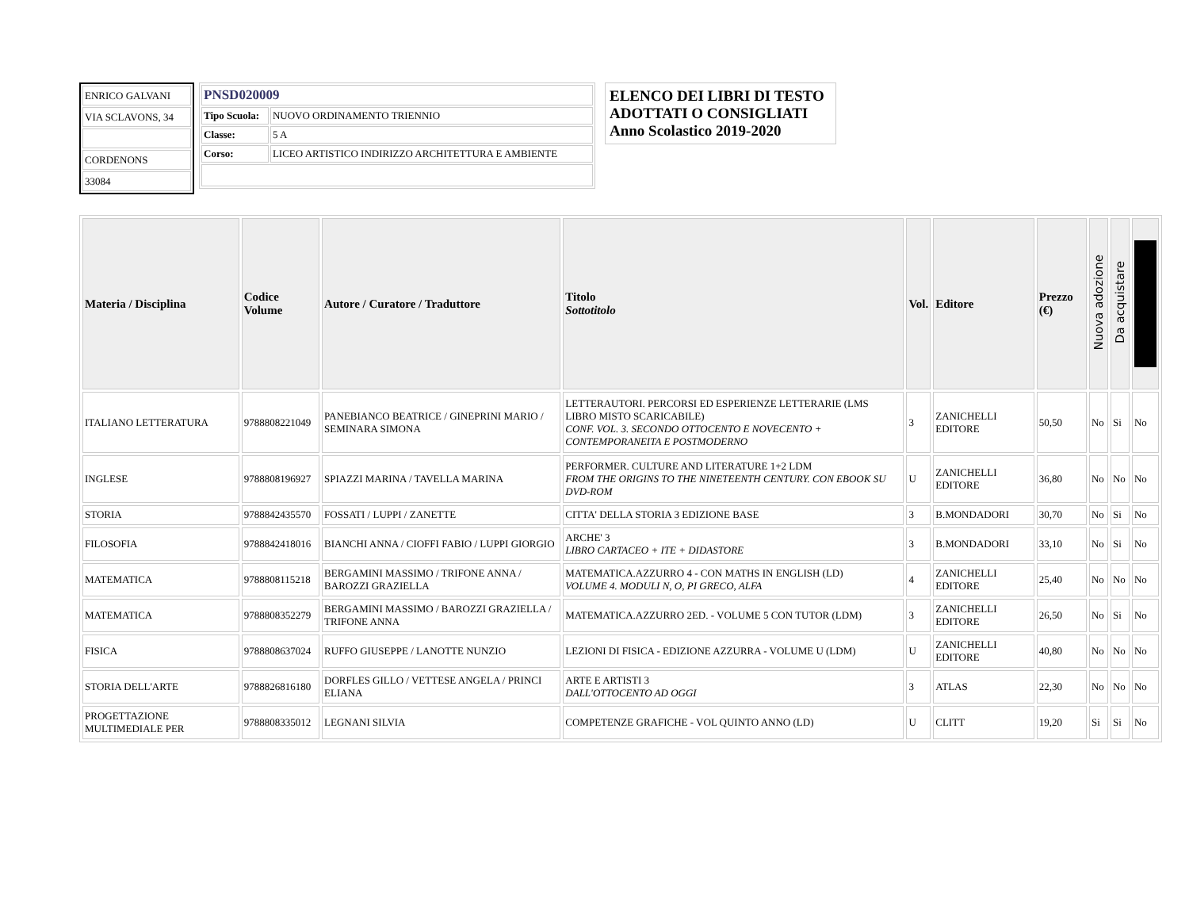| ENRICO GALVANI |
| VIA SCLAVONS, 34 |
| CORDENONS |
| 33084 |
| PNSD020009 | |
| Tipo Scuola: | NUOVO ORDINAMENTO TRIENNIO |
| Classe: | 5 A |
| Corso: | LICEO ARTISTICO INDIRIZZO ARCHITETTURA E AMBIENTE |
ELENCO DEI LIBRI DI TESTO ADOTTATI O CONSIGLIATI
Anno Scolastico 2019-2020
| Materia / Disciplina | Codice Volume | Autore / Curatore / Traduttore | Titolo Sottotitolo | Vol. | Editore | Prezzo (€) | Nuova adozione | Da acquistare | |
| --- | --- | --- | --- | --- | --- | --- | --- | --- | --- |
| ITALIANO LETTERATURA | 9788808221049 | PANEBIANCO BEATRICE / GINEPRINI MARIO / SEMINARA SIMONA | LETTERAUTORI. PERCORSI ED ESPERIENZE LETTERARIE (LMS LIBRO MISTO SCARICABILE) CONF. VOL. 3. SECONDO OTTOCENTO E NOVECENTO + CONTEMPORANEITA E POSTMODERNO | 3 | ZANICHELLI EDITORE | 50,50 | No | Si | No |
| INGLESE | 9788808196927 | SPIAZZI MARINA / TAVELLA MARINA | PERFORMER. CULTURE AND LITERATURE 1+2 LDM FROM THE ORIGINS TO THE NINETEENTH CENTURY. CON EBOOK SU DVD-ROM | U | ZANICHELLI EDITORE | 36,80 | No | No | No |
| STORIA | 9788842435570 | FOSSATI / LUPPI / ZANETTE | CITTA' DELLA STORIA 3 EDIZIONE BASE | 3 | B.MONDADORI | 30,70 | No | Si | No |
| FILOSOFIA | 9788842418016 | BIANCHI ANNA / CIOFFI FABIO / LUPPI GIORGIO | ARCHE' 3 LIBRO CARTACEO + ITE + DIDASTORE | 3 | B.MONDADORI | 33,10 | No | Si | No |
| MATEMATICA | 9788808115218 | BERGAMINI MASSIMO / TRIFONE ANNA / BAROZZI GRAZIELLA | MATEMATICA.AZZURRO 4 - CON MATHS IN ENGLISH (LD) VOLUME 4. MODULI N, O, PI GRECO, ALFA | 4 | ZANICHELLI EDITORE | 25,40 | No | No | No |
| MATEMATICA | 9788808352279 | BERGAMINI MASSIMO / BAROZZI GRAZIELLA / TRIFONE ANNA | MATEMATICA.AZZURRO 2ED. - VOLUME 5 CON TUTOR (LDM) | 3 | ZANICHELLI EDITORE | 26,50 | No | Si | No |
| FISICA | 9788808637024 | RUFFO GIUSEPPE / LANOTTE NUNZIO | LEZIONI DI FISICA - EDIZIONE AZZURRA - VOLUME U (LDM) | U | ZANICHELLI EDITORE | 40,80 | No | No | No |
| STORIA DELL'ARTE | 9788826816180 | DORFLES GILLO / VETTESE ANGELA / PRINCI ELIANA | ARTE E ARTISTI 3 DALL'OTTOCENTO AD OGGI | 3 | ATLAS | 22,30 | No | No | No |
| PROGETTAZIONE MULTIMEDIALE PER | 9788808335012 | LEGNANI SILVIA | COMPETENZE GRAFICHE - VOL QUINTO ANNO (LD) | U | CLITT | 19,20 | Si | Si | No |